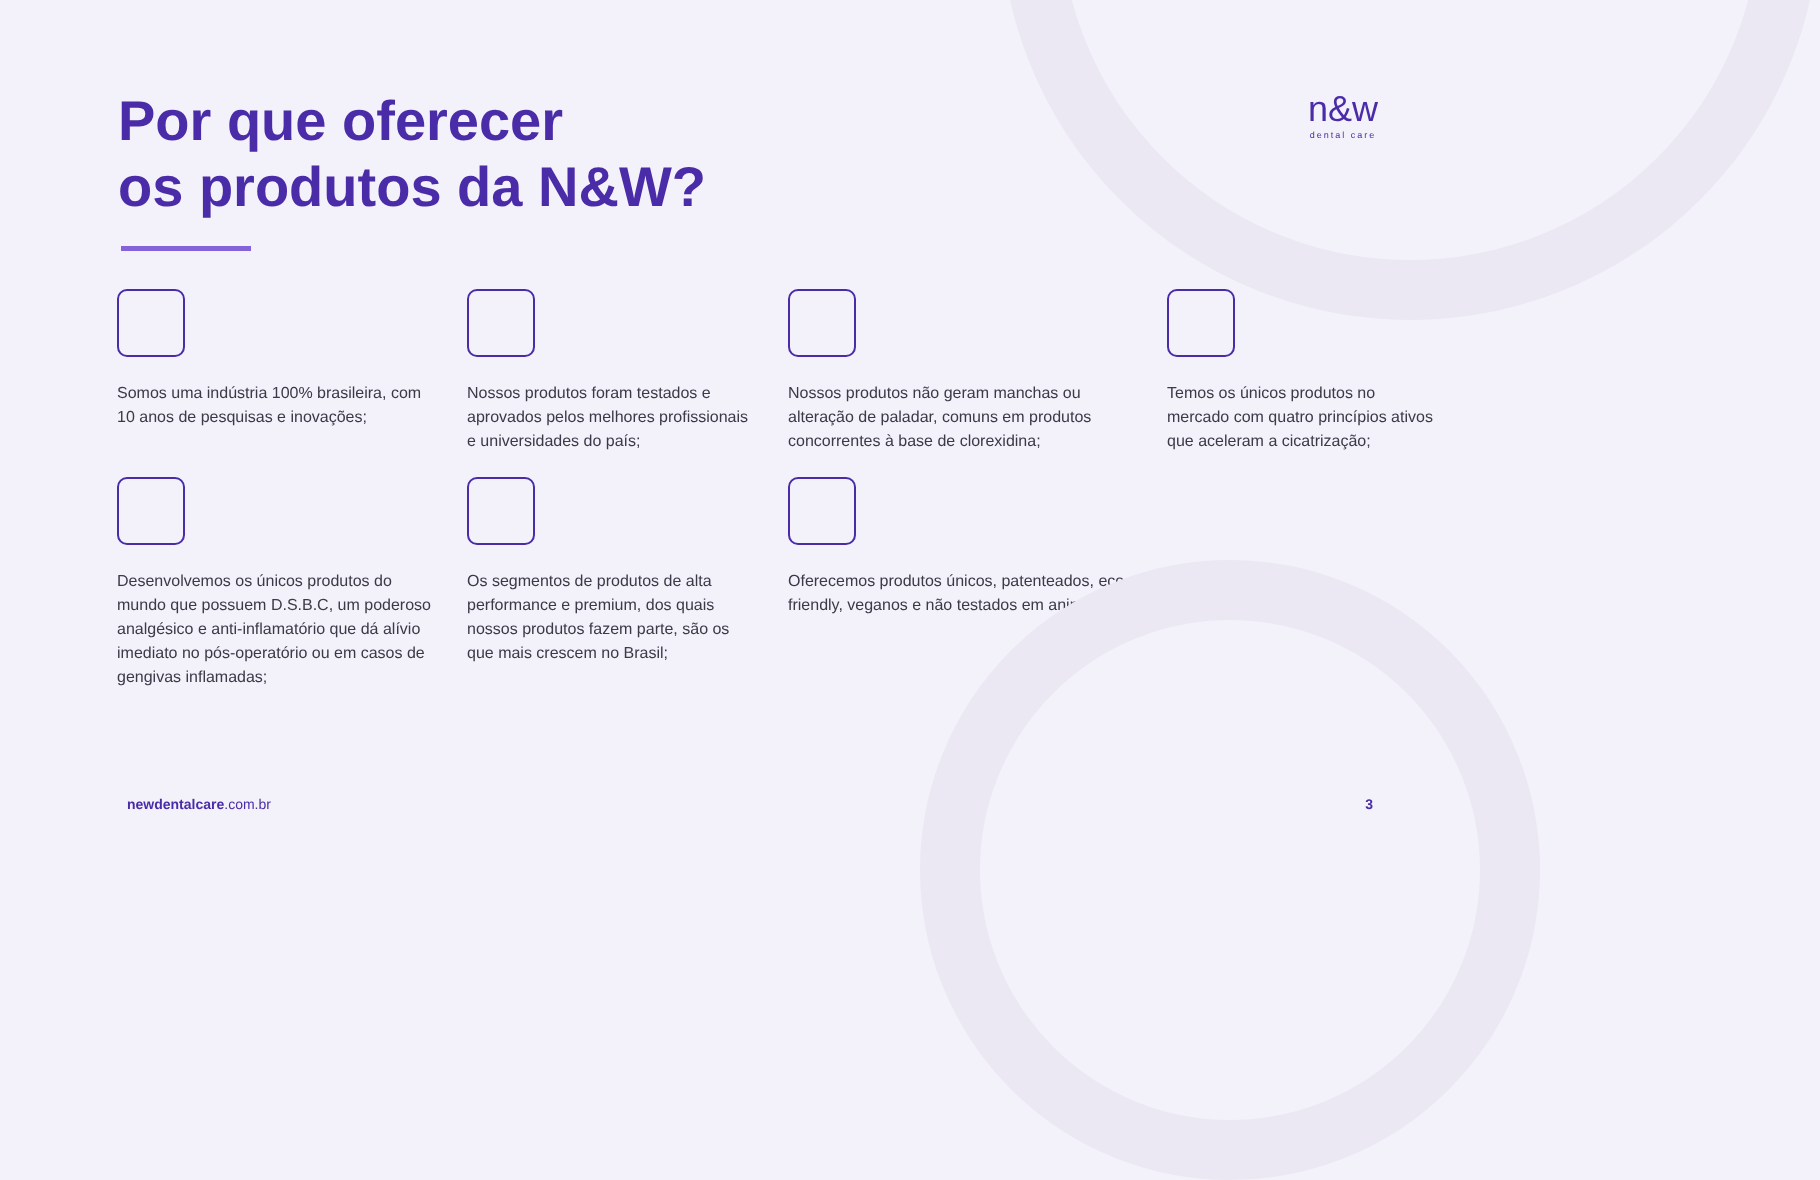Por que oferecer
os produtos da N&W?
n&w
dental care
Somos uma indústria 100% brasileira, com 10 anos de pesquisas e inovações;
Nossos produtos foram testados e aprovados pelos melhores profissionais e universidades do país;
Nossos produtos não geram manchas ou alteração de paladar, comuns em produtos concorrentes à base de clorexidina;
Temos os únicos produtos no mercado com quatro princípios ativos que aceleram a cicatrização;
Desenvolvemos os únicos produtos do mundo que possuem D.S.B.C, um poderoso analgésico e anti-inflamatório que dá alívio imediato no pós-operatório ou em casos de gengivas inflamadas;
Os segmentos de produtos de alta performance e premium, dos quais nossos produtos fazem parte, são os que mais crescem no Brasil;
Oferecemos produtos únicos, patenteados, eco-friendly, veganos e não testados em animais.
newdentalcare.com.br 3